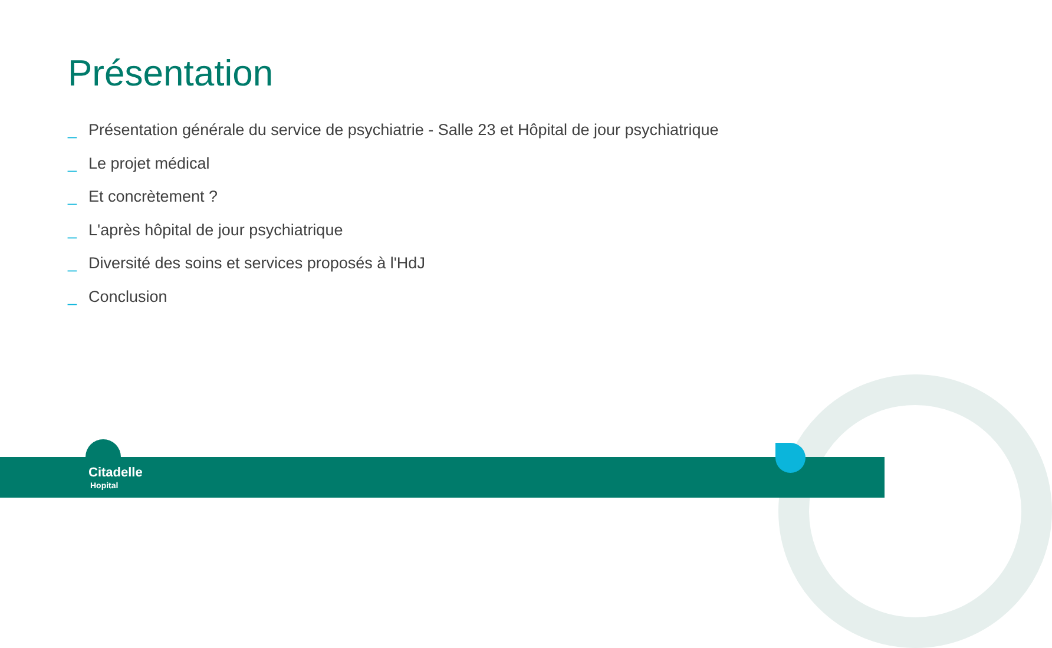Présentation
_ Présentation générale du service de psychiatrie - Salle 23 et Hôpital de jour psychiatrique
_ Le projet médical
_ Et concrètement ?
_ L'après hôpital de jour psychiatrique
_ Diversité des soins et services proposés à l'HdJ
_ Conclusion
Citadelle
Hopital